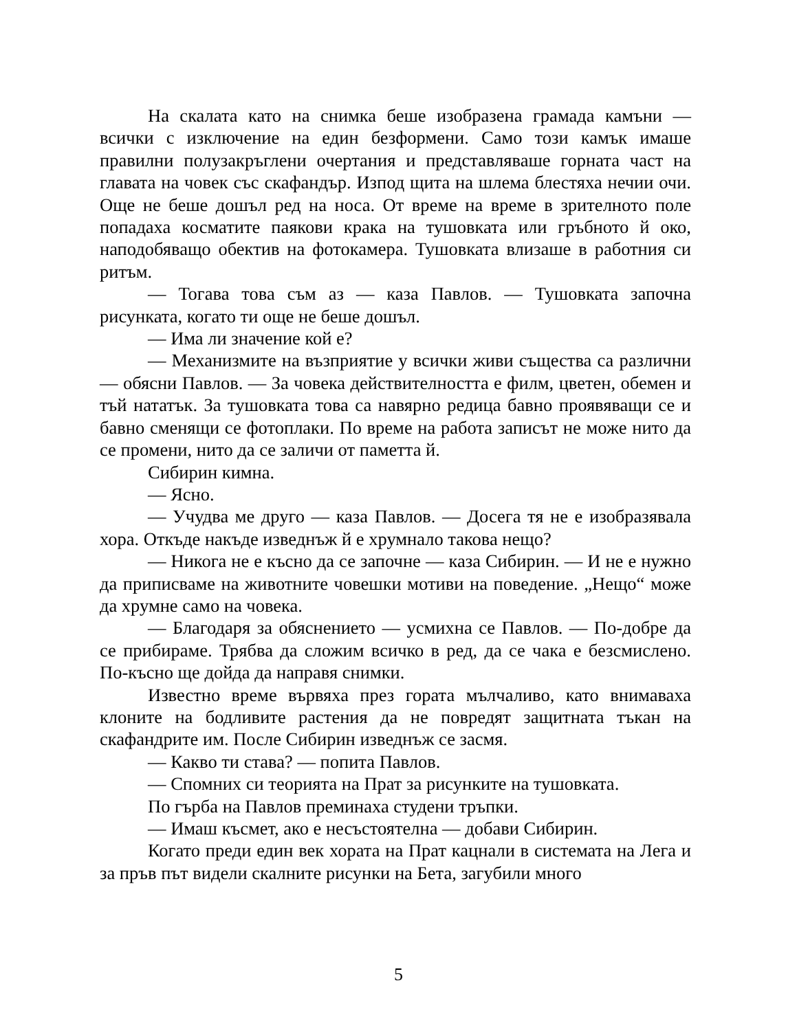На скалата като на снимка беше изобразена грамада камъни — всички с изключение на един безформени. Само този камък имаше правилни полузакръглени очертания и представляваше горната част на главата на човек със скафандър. Изпод щита на шлема блестяха нечии очи. Още не беше дошъл ред на носа. От време на време в зрителното поле попадаха косматите паякови крака на тушовката или гръбното й око, наподобяващо обектив на фотокамера. Тушовката влизаше в работния си ритъм.
— Тогава това съм аз — каза Павлов. — Тушовката започна рисунката, когато ти още не беше дошъл.
— Има ли значение кой е?
— Механизмите на възприятие у всички живи същества са различни — обясни Павлов. — За човека действителността е филм, цветен, обемен и тъй нататък. За тушовката това са навярно редица бавно проявяващи се и бавно сменящи се фотоплаки. По време на работа записът не може нито да се промени, нито да се заличи от паметта й.
Сибирин кимна.
— Ясно.
— Учудва ме друго — каза Павлов. — Досега тя не е изобразявала хора. Откъде накъде изведнъж й е хрумнало такова нещо?
— Никога не е късно да се започне — каза Сибирин. — И не е нужно да приписваме на животните човешки мотиви на поведение. „Нещо“ може да хрумне само на човека.
— Благодаря за обяснението — усмихна се Павлов. — По-добре да се прибираме. Трябва да сложим всичко в ред, да се чака е безсмислено. По-късно ще дойда да направя снимки.
Известно време вървяха през гората мълчаливо, като внимаваха клоните на бодливите растения да не повредят защитната тъкан на скафандрите им. После Сибирин изведнъж се засмя.
— Какво ти става? — попита Павлов.
— Спомних си теорията на Прат за рисунките на тушовката.
По гърба на Павлов преминаха студени тръпки.
— Имаш късмет, ако е несъстоятелна — добави Сибирин.
Когато преди един век хората на Прат кацнали в системата на Лега и за пръв път видели скалните рисунки на Бета, загубили много
5